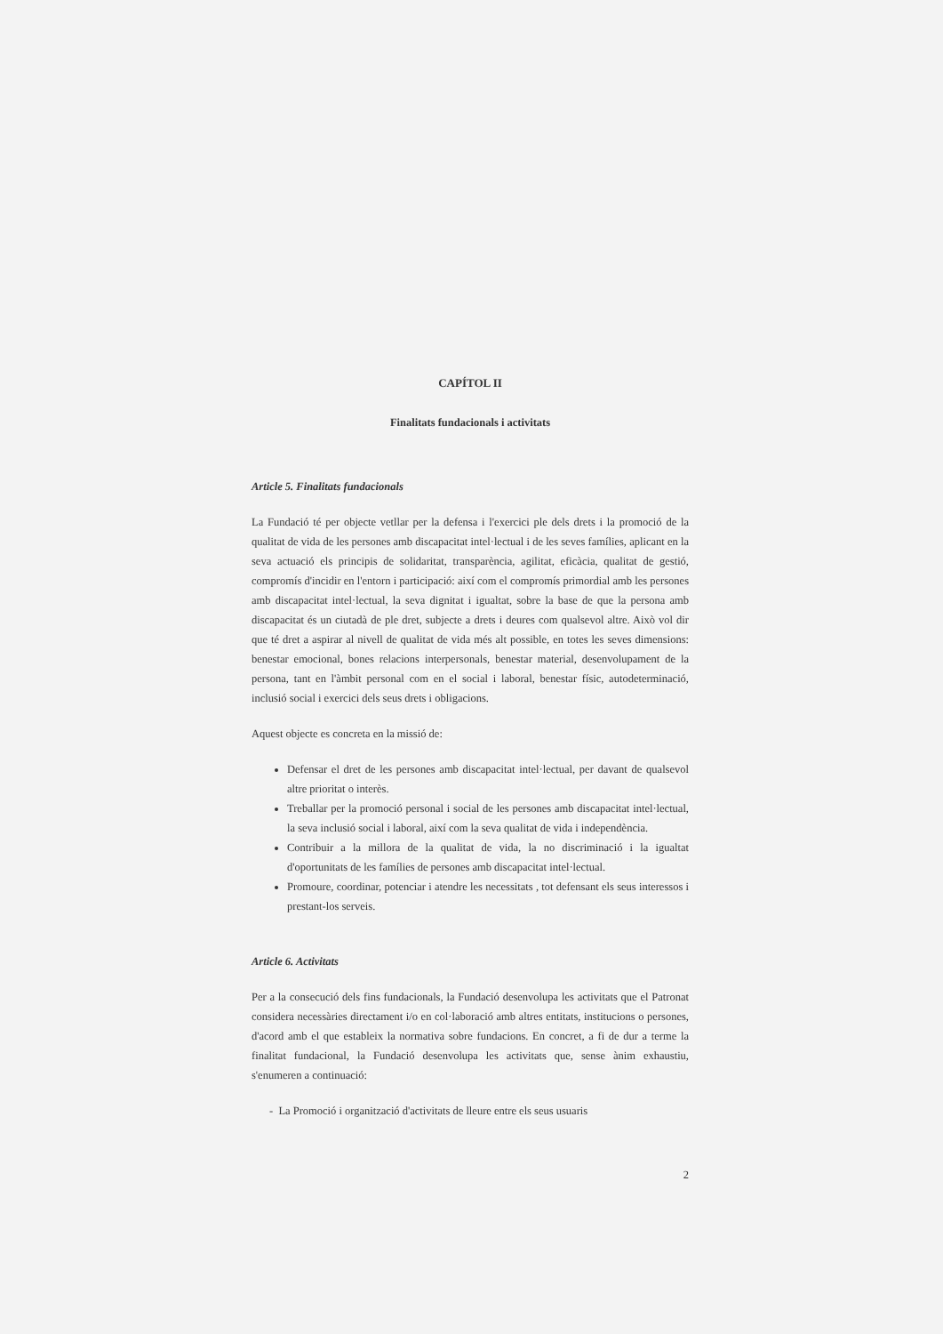CAPÍTOL II
Finalitats fundacionals i activitats
Article 5. Finalitats fundacionals
La Fundació té per objecte vetllar per la defensa i l'exercici ple dels drets i la promoció de la qualitat de vida de les persones amb discapacitat intel·lectual i de les seves famílies, aplicant en la seva actuació els principis de solidaritat, transparència, agilitat, eficàcia, qualitat de gestió, compromís d'incidir en l'entorn i participació: així com el compromís primordial amb les persones amb discapacitat intel·lectual, la seva dignitat i igualtat, sobre la base de que la persona amb discapacitat és un ciutadà de ple dret, subjecte a drets i deures com qualsevol altre. Això vol dir que té dret a aspirar al nivell de qualitat de vida més alt possible, en totes les seves dimensions: benestar emocional, bones relacions interpersonals, benestar material, desenvolupament de la persona, tant en l'àmbit personal com en el social i laboral, benestar físic, autodeterminació, inclusió social i exercici dels seus drets i obligacions.
Aquest objecte es concreta en la missió de:
Defensar el dret de les persones amb discapacitat intel·lectual, per davant de qualsevol altre prioritat o interès.
Treballar per la promoció personal i social de les persones amb discapacitat intel·lectual, la seva inclusió social i laboral, així com la seva qualitat de vida i independència.
Contribuir a la millora de la qualitat de vida, la no discriminació i la igualtat d'oportunitats de les famílies de persones amb discapacitat intel·lectual.
Promoure, coordinar, potenciar i atendre les necessitats , tot defensant els seus interessos i prestant-los serveis.
Article 6. Activitats
Per a la consecució dels fins fundacionals, la Fundació desenvolupa les activitats que el Patronat considera necessàries directament i/o en col·laboració amb altres entitats, institucions o persones, d'acord amb el que estableix la normativa sobre fundacions. En concret, a fi de dur a terme la finalitat fundacional, la Fundació desenvolupa les activitats que, sense ànim exhaustiu, s'enumeren a continuació:
- La Promoció i organització d'activitats de lleure entre els seus usuaris
2